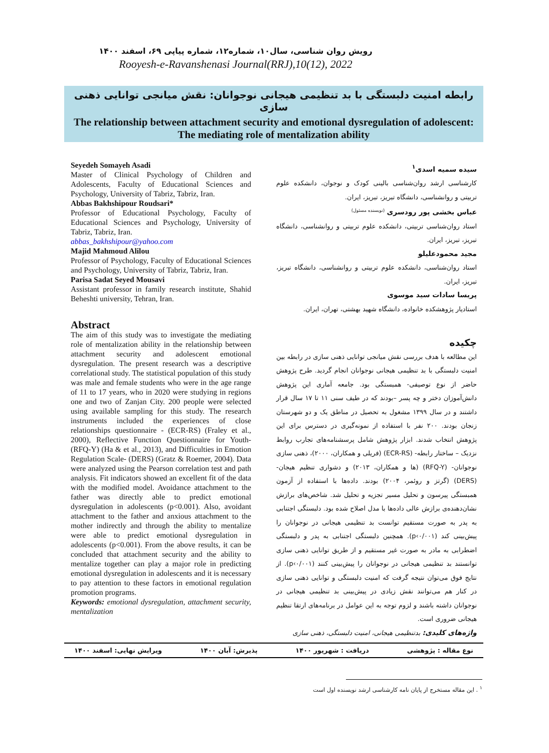رویش روان شناسی، سال۱۰، شماره۱۲، شماره پیاپی ۶۹، اسفند ۱۴۰۰
Rooyesh-e-Ravanshenasi Journal(RRJ),10(12), 2022
رابطه امنیت دلبستگی با بد تنظیمی هیجانی نوجوانان: نقش میانجی توانایی ذهنی سازی
The relationship between attachment security and emotional dysregulation of adolescent: The mediating role of mentalization ability
Seyedeh Somayeh Asadi
Master of Clinical Psychology of Children and Adolescents, Faculty of Educational Sciences and Psychology, University of Tabriz, Tabriz, Iran.
Abbas Bakhshipour Roudsari*
Professor of Educational Psychology, Faculty of Educational Sciences and Psychology, University of Tabriz, Tabriz, Iran.
abbas_bakhshipour@yahoo.com
Majid Mahmoud Alilou
Professor of Psychology, Faculty of Educational Sciences and Psychology, University of Tabriz, Tabriz, Iran.
Parisa Sadat Seyed Mousavi
Assistant professor in family research institute, Shahid Beheshti university, Tehran, Iran.
Abstract
The aim of this study was to investigate the mediating role of mentalization ability in the relationship between attachment security and adolescent emotional dysregulation. The present research was a descriptive correlational study. The statistical population of this study was male and female students who were in the age range of 11 to 17 years, who in 2020 were studying in regions one and two of Zanjan City. 200 people were selected using available sampling for this study. The research instruments included the experiences of close relationships questionnaire - (ECR-RS) (Fraley et al., 2000), Reflective Function Questionnaire for Youth- (RFQ-Y) (Ha & et al., 2013), and Difficulties in Emotion Regulation Scale- (DERS) (Gratz & Roemer, 2004). Data were analyzed using the Pearson correlation test and path analysis. Fit indicators showed an excellent fit of the data with the modified model. Avoidance attachment to the father was directly able to predict emotional dysregulation in adolescents (p<0.001). Also, avoidant attachment to the father and anxious attachment to the mother indirectly and through the ability to mentalize were able to predict emotional dysregulation in adolescents (p<0.001). From the above results, it can be concluded that attachment security and the ability to mentalize together can play a major role in predicting emotional dysregulation in adolescents and it is necessary to pay attention to these factors in emotional regulation promotion programs.
Keywords: emotional dysregulation, attachment security, mentalization
سیده سمیه اسدی<sup>۱</sup>
کارشناسی ارشد روان‌شناسی بالینی کودک و نوجوان، دانشکده علوم تربیتی و روانشناسی، دانشگاه تبریز، تبریز، ایران.
عباس بخشی پور رودسری <sup>(نویسنده مسئول)</sup>
استاد روان‌شناسی تربیتی، دانشکده علوم تربیتی و روانشناسی، دانشگاه تبریز، تبریز، ایران.
مجید محمودعلیلو
استاد روان‌شناسی، دانشکده علوم تربیتی و روانشناسی، دانشگاه تبریز، تبریز، ایران.
پریسا سادات سید موسوی
استادیار پژوهشکده خانواده، دانشگاه شهید بهشتی، تهران، ایران.
چکیده
این مطالعه با هدف بررسی نقش میانجی توانایی ذهنی سازی در رابطه بین امنیت دلبستگی با بد تنظیمی هیجانی نوجوانان انجام گردید. طرح پژوهش حاضر از نوع توصیفی- همبستگی بود. جامعه آماری این پژوهش دانش‌آموزان دختر و چه پسر –بودند که در طیف سنی ۱۱ تا ۱۷ سال قرار داشتند و در سال ۱۳۹۹ مشغول به تحصیل در مناطق یک و دو شهرستان زنجان بودند. ۲۰۰ نفر با استفاده از نمونه‌گیری در دسترس برای این پژوهش انتخاب شدند. ابزار پژوهش شامل پرسشنامه‌های تجارب روابط نزدیک – ساختار رابطه- (ECR-RS) (فریلی و همکاران، ۲۰۰۰)، ذهنی سازی نوجوانان- (RFQ-Y) (ها و همکاران، ۲۰۱۳) و دشواری تنظیم هیجان- (DERS) (گرتز و روئمر، ۲۰۰۴) بودند. داده‌ها با استفاده از آزمون همبستگی پیرسون و تحلیل مسیر تجزیه و تحلیل شد. شاخص‌های برازش نشان‌دهنده‌ی برازش عالی داده‌ها با مدل اصلاح شده بود. دلبستگی اجتنابی به پدر به صورت مستقیم توانست بد تنظیمی هیجانی در نوجوانان را پیش‌بینی کند (p‹۰/۰۰۱). همچنین دلبستگی اجتنابی به پدر و دلبستگی اضطرابی به مادر به صورت غیر مستقیم و از طریق توانایی ذهنی سازی توانستند بد تنظیمی هیجانی در نوجوانان را پیش‌بینی کنند (p‹۰/۰۰۱). از نتایج فوق می‌توان نتیجه گرفت که امنیت دلبستگی و توانایی ذهنی سازی در کنار هم می‌توانند نقش زیادی در پیش‌بینی بد تنظیمی هیجانی در نوجوانان داشته باشند و لزوم توجه به این عوامل در برنامه‌های ارتقا تنظیم هیجانی ضروری است.
واژه‌های کلیدی: بدتنظیمی هیجانی، امنیت دلبستگی، ذهنی سازی
نوع مقاله : پژوهشی دریافت : شهریور ۱۴۰۰ پذیرش: آبان ۱۴۰۰ ویرایش نهایی: اسفند ۱۴۰۰
<sup>۱</sup> . این مقاله مستخرج از پایان نامه کارشناسی ارشد نویسنده اول است